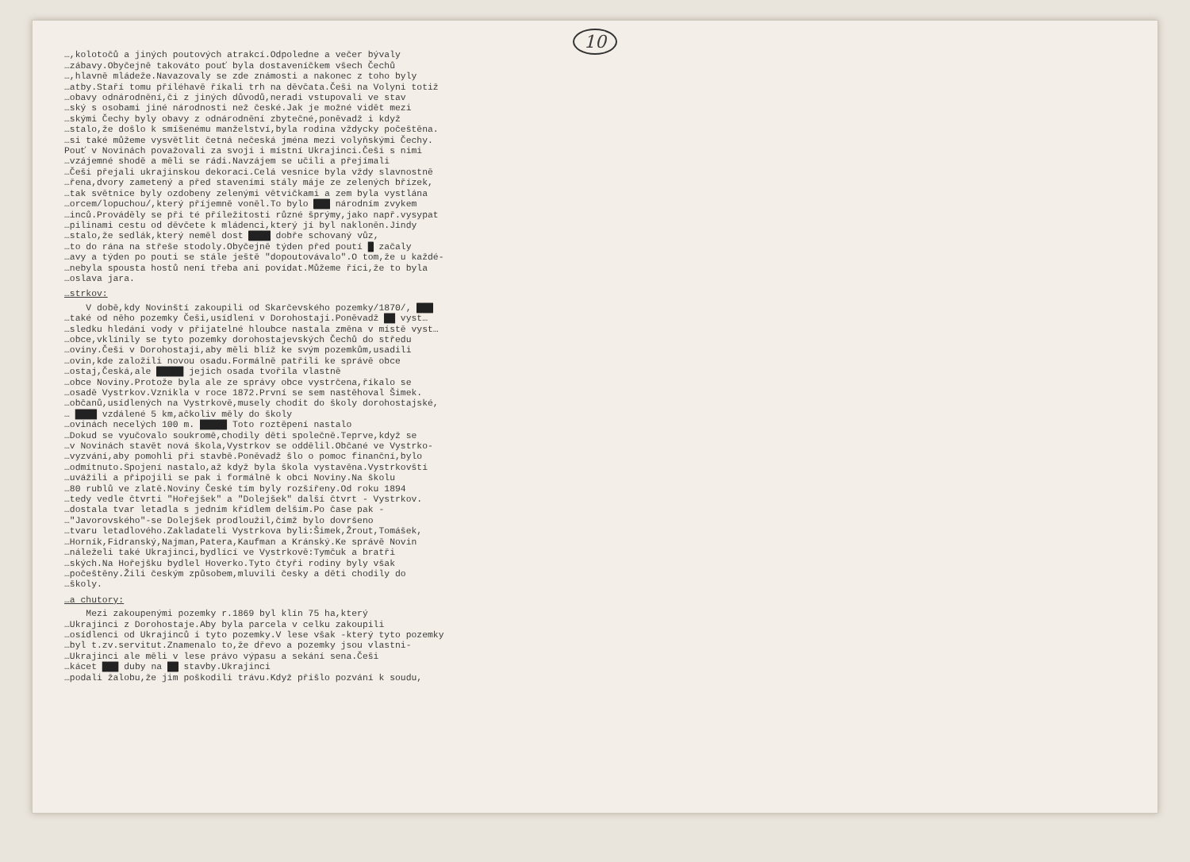10
…,kolotočů a jiných poutových atrakcí.Odpoledne a večer bývaly
…zábavy.Obyčejně takováto pouť byla dostaveníčkem všech Čechů
…,hlavně mládeže.Navazovaly se zde známosti a nakonec z toho byly
…atby.Staří tomu příléhavě říkali trh na děvčata.Češi na Volyni totiž
…obavy odnárodnění,či z jiných důvodů,neradi vstupovali ve stav
…ský s osobami jiné národnosti než české.Jak je možné vidět mezi
…skými Čechy byly obavy z odnárodnění zbytečné,poněvadž i když
…stalo,že došlo k smíšenému manželství,byla rodina vždycky počeštěna.
…si také můžeme vysvětlit četná nečeská jména mezi volyňskými Čechy.
Pouť v Novinách považovali za svoji i místní Ukrajinci.Češi s nimi
…vzájemné shodě a měli se rádi.Navzájem se učili a přejímali
…Češi přejali ukrajinskou dekoraci.Celá vesnice byla vždy slavnostně
…řena,dvory zametený a před staveními stály máje ze zelených břízek,
…tak světnice byly ozdobeny zelenými větvičkami a zem byla vystlána
…orcem/lopuchou/,který příjemně voněl.To bylo ███ národním zvykem
…inců.Prováděly se při té příležitosti různé šprýmy,jako např.vysypat
…pilinami cestu od děvčete k mládenci,který jí byl nakloněn.Jindy
…stalo,že sedlák,který neměl dost ████ dobře schovaný vůz,
…to do rána na střeše stodoly.Obyčejně týden před poutí █ začaly
…avy a týden po pouti se stále ještě "dopoutovávalo".O tom,že u každé-
…nebyla spousta hostů není třeba ani povídat.Můžeme říci,že to byla
…oslava jara.
…strkov:
V době,kdy Novinští zakoupili od Skarčevského pozemky/1870/, ███
…také od něho pozemky Češi,usídlení v Dorohostaji.Poněvadž ██ vyst…
…sledku hledání vody v přijatelné hloubce nastala změna v místě vyst…
…obce,vklínily se tyto pozemky dorohostajevských Čechů do středu
…oviny.Češi v Dorohostaji,aby měli blíž ke svým pozemkům,usadili
…ovin,kde založili novou osadu.Formálně patřili ke správě obce
…ostaj,Česká,ale █████ jejich osada tvořila vlastně
…obce Noviny.Protože byla ale ze správy obce vystrčena,říkalo se
…osadě Vystrkov.Vznikla v roce 1872.První se sem nastěhoval Šimek.
…občanů,usídlených na Vystrkově,musely chodit do školy dorohostajské,
… ████ vzdálené 5 km,ačkoliv měly do školy
…ovinách necelých 100 m. █████ Toto roztěpení nastalo
…Dokud se vyučovalo soukromě,chodily děti společně.Teprve,když se
…v Novinách stavět nová škola,Vystrkov se oddělil.Občané ve Vystrko-
…vyzvání,aby pomohli při stavbě.Poněvadž šlo o pomoc finanční,bylo
…odmítnuto.Spojení nastalo,až když byla škola vystavěna.Vystrkovští
…uvážili a připojili se pak i formálně k obci Noviny.Na školu
…80 rublů ve zlatě.Noviny České tím byly rozšířeny.Od roku 1894
…tedy vedle čtvrti "Hořejšek" a "Dolejšek" další čtvrt - Vystrkov.
…dostala tvar letadla s jedním křídlem delším.Po čase pak -
…"Javorovského"-se Dolejšek prodloužil,čímž bylo dovršeno
…tvaru letadlového.Zakladateli Vystrkova byli:Šimek,Žrout,Tomášek,
…Horník,Fidranský,Najman,Patera,Kaufman a Kránský.Ke správě Novin
…náleželi také Ukrajinci,bydlící ve Vystrkově:Tymčuk a bratři
…ských.Na Hořejšku bydlel Hoverko.Tyto čtyři rodiny byly však
…počeštěny.Žili českým způsobem,mluvili česky a děti chodily do
…školy.
…a chutory:
Mezi zakoupenými pozemky r.1869 byl klín 75 ha,který
…Ukrajinci z Dorohostaje.Aby byla parcela v celku zakoupili
…osídlenci od Ukrajinců i tyto pozemky.V lese však -který tyto pozemky
…byl t.zv.servitut.Znamenalo to,že dřevo a pozemky jsou vlastni-
…Ukrajinci ale měli v lese právo výpasu a sekání sena.Češi
…kácet ███ duby na ██ stavby.Ukrajinci
…podali žalobu,že jim poškodili trávu.Když přišlo pozvání k soudu,